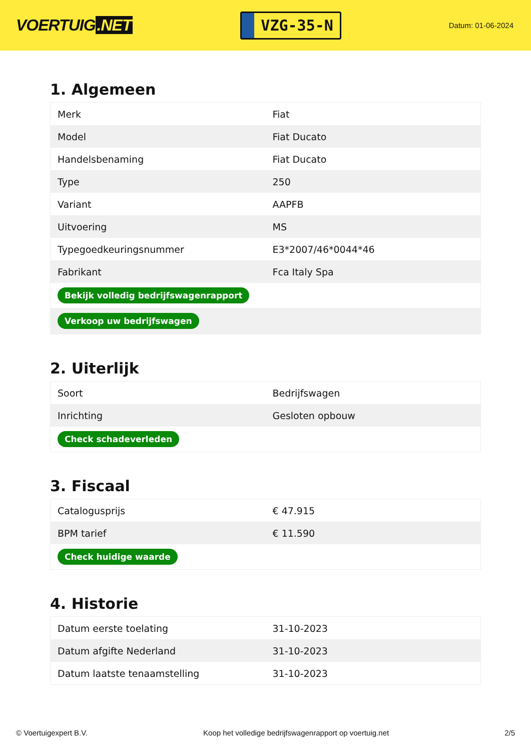VOERTUIG.NET
VZG-35-N
Datum: 01-06-2024
1. Algemeen
| Merk | Fiat |
| Model | Fiat Ducato |
| Handelsbenaming | Fiat Ducato |
| Type | 250 |
| Variant | AAPFB |
| Uitvoering | MS |
| Typegoedkeuringsnummer | E3*2007/46*0044*46 |
| Fabrikant | Fca Italy Spa |
| Bekijk volledig bedrijfswagenrapport | |
| Verkoop uw bedrijfswagen | |
2. Uiterlijk
| Soort | Bedrijfswagen |
| Inrichting | Gesloten opbouw |
| Check schadeverleden | |
3. Fiscaal
| Catalogusprijs | € 47.915 |
| BPM tarief | € 11.590 |
| Check huidige waarde | |
4. Historie
| Datum eerste toelating | 31-10-2023 |
| Datum afgifte Nederland | 31-10-2023 |
| Datum laatste tenaamstelling | 31-10-2023 |
© Voertuigexpert B.V. Koop het volledige bedrijfswagenrapport op voertuig.net 2/5